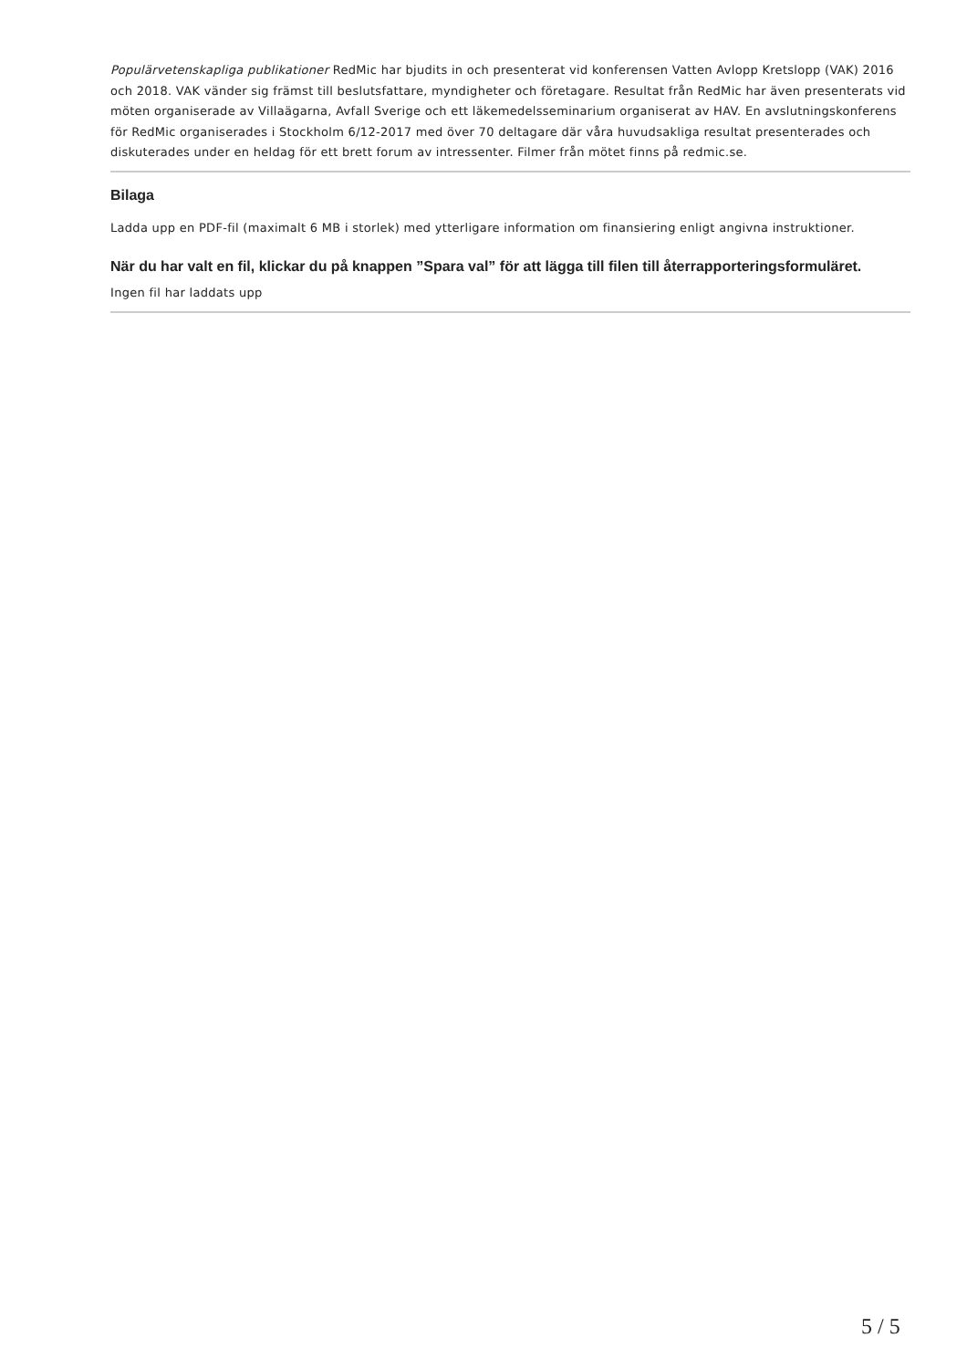Populärvetenskapliga publikationer RedMic har bjudits in och presenterat vid konferensen Vatten Avlopp Kretslopp (VAK) 2016 och 2018. VAK vänder sig främst till beslutsfattare, myndigheter och företagare. Resultat från RedMic har även presenterats vid möten organiserade av Villaägarna, Avfall Sverige och ett läkemedelsseminarium organiserat av HAV. En avslutningskonferens för RedMic organiserades i Stockholm 6/12-2017 med över 70 deltagare där våra huvudsakliga resultat presenterades och diskuterades under en heldag för ett brett forum av intressenter. Filmer från mötet finns på redmic.se.
Bilaga
Ladda upp en PDF-fil (maximalt 6 MB i storlek) med ytterligare information om finansiering enligt angivna instruktioner.
När du har valt en fil, klickar du på knappen ”Spara val” för att lägga till filen till återrapporteringsformuläret.
Ingen fil har laddats upp
5 / 5